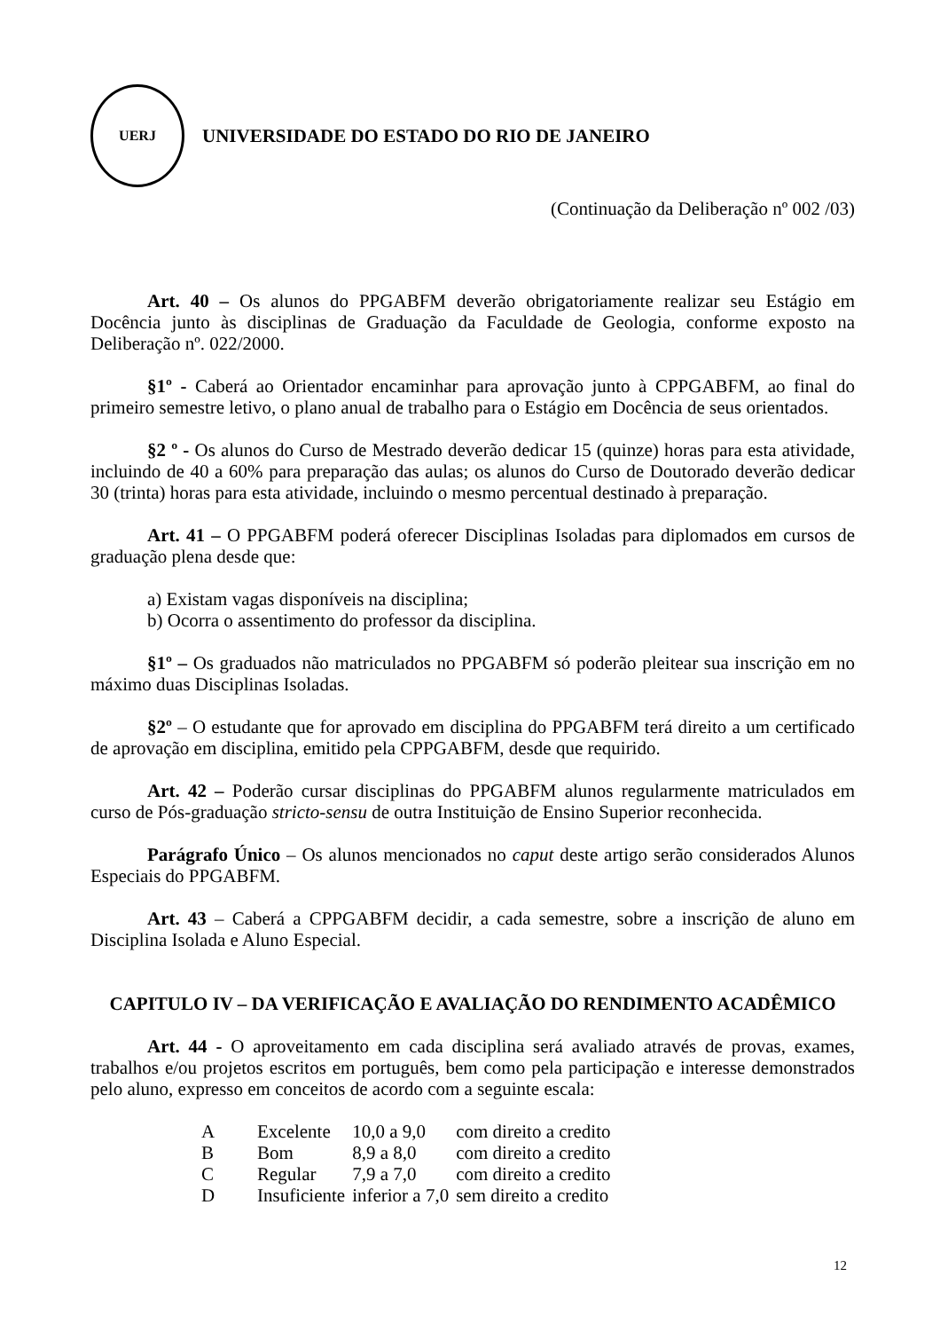UERJ
UNIVERSIDADE DO ESTADO DO RIO DE JANEIRO
(Continuação da Deliberação nº 002 /03)
Art. 40 – Os alunos do PPGABFM deverão obrigatoriamente realizar seu Estágio em Docência junto às disciplinas de Graduação da Faculdade de Geologia, conforme exposto na Deliberação nº. 022/2000.
§1º - Caberá ao Orientador encaminhar para aprovação junto à CPPGABFM, ao final do primeiro semestre letivo, o plano anual de trabalho para o Estágio em Docência de seus orientados.
§2 º - Os alunos do Curso de Mestrado deverão dedicar 15 (quinze) horas para esta atividade, incluindo de 40 a 60% para preparação das aulas; os alunos do Curso de Doutorado deverão dedicar 30 (trinta) horas para esta atividade, incluindo o mesmo percentual destinado à preparação.
Art. 41 – O PPGABFM poderá oferecer Disciplinas Isoladas para diplomados em cursos de graduação plena desde que:
a) Existam vagas disponíveis na disciplina;
b) Ocorra o assentimento do professor da disciplina.
§1º – Os graduados não matriculados no PPGABFM só poderão pleitear sua inscrição em no máximo duas Disciplinas Isoladas.
§2º – O estudante que for aprovado em disciplina do PPGABFM terá direito a um certificado de aprovação em disciplina, emitido pela CPPGABFM, desde que requirido.
Art. 42 – Poderão cursar disciplinas do PPGABFM alunos regularmente matriculados em curso de Pós-graduação stricto-sensu de outra Instituição de Ensino Superior reconhecida.
Parágrafo Único – Os alunos mencionados no caput deste artigo serão considerados Alunos Especiais do PPGABFM.
Art. 43 – Caberá a CPPGABFM decidir, a cada semestre, sobre a inscrição de aluno em Disciplina Isolada e Aluno Especial.
CAPITULO IV – DA VERIFICAÇÃO E AVALIAÇÃO DO RENDIMENTO ACADÊMICO
Art. 44 - O aproveitamento em cada disciplina será avaliado através de provas, exames, trabalhos e/ou projetos escritos em português, bem como pela participação e interesse demonstrados pelo aluno, expresso em conceitos de acordo com a seguinte escala:
| A | Excelente | 10,0 a 9,0 | com direito a credito |
| B | Bom | 8,9 a 8,0 | com direito a credito |
| C | Regular | 7,9 a 7,0 | com direito a credito |
| D | Insuficiente | inferior a 7,0 | sem direito a credito |
12